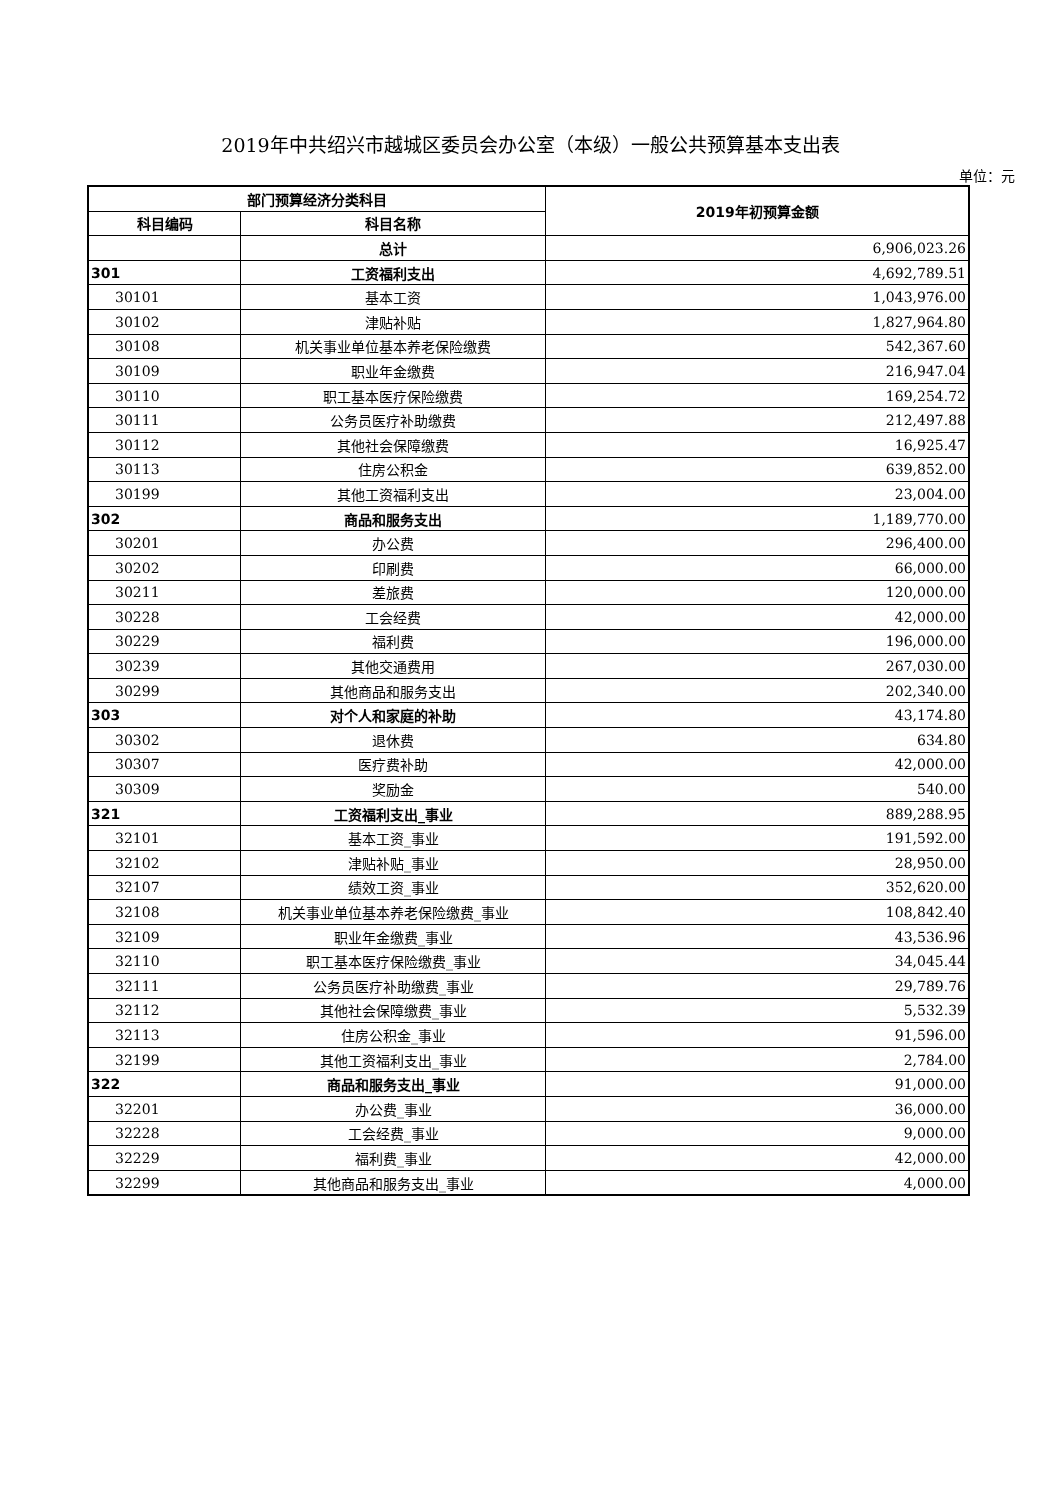2019年中共绍兴市越城区委员会办公室（本级）一般公共预算基本支出表
单位：元
| 部门预算经济分类科目 | | 2019年初预算金额 |
| --- | --- | --- |
| 科目编码 | 科目名称 | |
| | 总计 | 6,906,023.26 |
| 301 | 工资福利支出 | 4,692,789.51 |
| 30101 | 基本工资 | 1,043,976.00 |
| 30102 | 津贴补贴 | 1,827,964.80 |
| 30108 | 机关事业单位基本养老保险缴费 | 542,367.60 |
| 30109 | 职业年金缴费 | 216,947.04 |
| 30110 | 职工基本医疗保险缴费 | 169,254.72 |
| 30111 | 公务员医疗补助缴费 | 212,497.88 |
| 30112 | 其他社会保障缴费 | 16,925.47 |
| 30113 | 住房公积金 | 639,852.00 |
| 30199 | 其他工资福利支出 | 23,004.00 |
| 302 | 商品和服务支出 | 1,189,770.00 |
| 30201 | 办公费 | 296,400.00 |
| 30202 | 印刷费 | 66,000.00 |
| 30211 | 差旅费 | 120,000.00 |
| 30228 | 工会经费 | 42,000.00 |
| 30229 | 福利费 | 196,000.00 |
| 30239 | 其他交通费用 | 267,030.00 |
| 30299 | 其他商品和服务支出 | 202,340.00 |
| 303 | 对个人和家庭的补助 | 43,174.80 |
| 30302 | 退休费 | 634.80 |
| 30307 | 医疗费补助 | 42,000.00 |
| 30309 | 奖励金 | 540.00 |
| 321 | 工资福利支出_事业 | 889,288.95 |
| 32101 | 基本工资_事业 | 191,592.00 |
| 32102 | 津贴补贴_事业 | 28,950.00 |
| 32107 | 绩效工资_事业 | 352,620.00 |
| 32108 | 机关事业单位基本养老保险缴费_事业 | 108,842.40 |
| 32109 | 职业年金缴费_事业 | 43,536.96 |
| 32110 | 职工基本医疗保险缴费_事业 | 34,045.44 |
| 32111 | 公务员医疗补助缴费_事业 | 29,789.76 |
| 32112 | 其他社会保障缴费_事业 | 5,532.39 |
| 32113 | 住房公积金_事业 | 91,596.00 |
| 32199 | 其他工资福利支出_事业 | 2,784.00 |
| 322 | 商品和服务支出_事业 | 91,000.00 |
| 32201 | 办公费_事业 | 36,000.00 |
| 32228 | 工会经费_事业 | 9,000.00 |
| 32229 | 福利费_事业 | 42,000.00 |
| 32299 | 其他商品和服务支出_事业 | 4,000.00 |